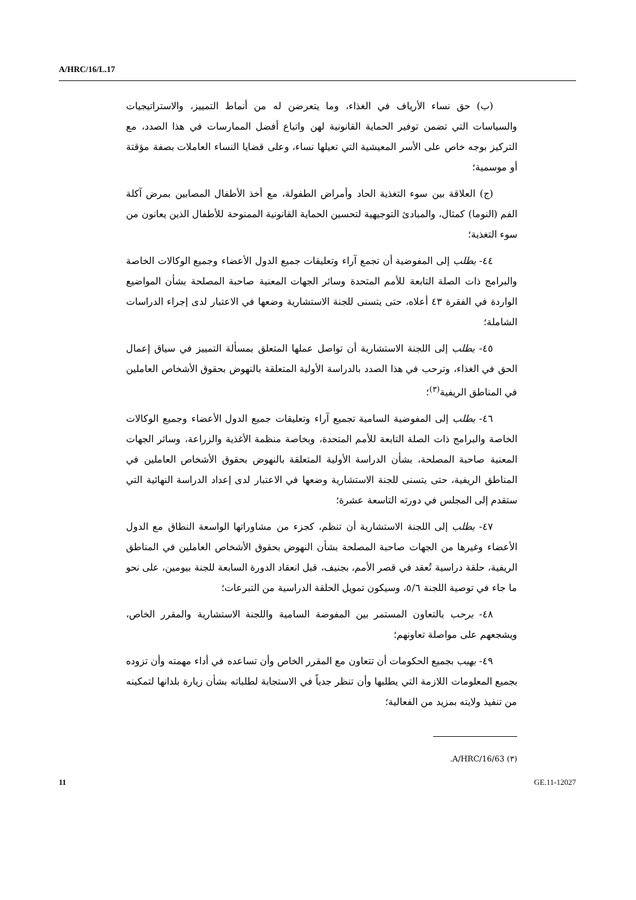A/HRC/16/L.17
(ب) حق نساء الأرياف في الغذاء، وما يتعرضن له من أنماط التمييز، والاستراتيجيات والسياسات التي تضمن توفير الحماية القانونية لهن واتباع أفضل الممارسات في هذا الصدد، مع التركيز بوجه خاص على الأسر المعيشية التي تعيلها نساء، وعلى قضايا النساء العاملات بصفة مؤقتة أو موسمية؛
(ج) العلاقة بين سوء التغذية الحاد وأمراض الطفولة، مع أخذ الأطفال المصابين بمرض آكلة الفم (النوما) كمثال، والمبادئ التوجيهية لتحسين الحماية القانونية الممنوحة للأطفال الذين يعانون من سوء التغذية؛
٤٤- يطلب إلى المفوضية أن تجمع آراء وتعليقات جميع الدول الأعضاء وجميع الوكالات الخاصة والبرامج ذات الصلة التابعة للأمم المتحدة وسائر الجهات المعنية صاحبة المصلحة بشأن المواضيع الواردة في الفقرة ٤٣ أعلاه، حتى يتسنى للجنة الاستشارية وضعها في الاعتبار لدى إجراء الدراسات الشاملة؛
٤٥- يطلب إلى اللجنة الاستشارية أن تواصل عملها المتعلق بمسألة التمييز في سياق إعمال الحق في الغذاء، وترحب في هذا الصدد بالدراسة الأولية المتعلقة بالنهوض بحقوق الأشخاص العاملين في المناطق الريفية<sup>(٣)</sup>؛
٤٦- يطلب إلى المفوضية السامية تجميع آراء وتعليقات جميع الدول الأعضاء وجميع الوكالات الخاصة والبرامج ذات الصلة التابعة للأمم المتحدة، وبخاصة منظمة الأغذية والزراعة، وسائر الجهات المعنية صاحبة المصلحة، بشأن الدراسة الأولية المتعلقة بالنهوض بحقوق الأشخاص العاملين في المناطق الريفية، حتى يتسنى للجنة الاستشارية وضعها في الاعتبار لدى إعداد الدراسة النهائية التي ستقدم إلى المجلس في دورته التاسعة عشرة؛
٤٧- يطلب إلى اللجنة الاستشارية أن تنظم، كجزء من مشاوراتها الواسعة النطاق مع الدول الأعضاء وغيرها من الجهات صاحبة المصلحة بشأن النهوض بحقوق الأشخاص العاملين في المناطق الريفية، حلقة دراسية تُعقد في قصر الأمم، بجنيف، قبل انعقاد الدورة السابعة للجنة بيومين، على نحو ما جاء في توصية اللجنة ٥/٦، وسيكون تمويل الحلقة الدراسية من التبرعات؛
٤٨- يرحب بالتعاون المستمر بين المفوضة السامية واللجنة الاستشارية والمقرر الخاص، ويشجعهم على مواصلة تعاونهم؛
٤٩- يهيب بجميع الحكومات أن تتعاون مع المقرر الخاص وأن تساعده في أداء مهمته وأن تزوده بجميع المعلومات اللازمة التي يطلبها وأن تنظر جدياً في الاستجابة لطلباته بشأن زيارة بلدانها لتمكينه من تنفيذ ولايته بمزيد من الفعالية؛
(٣) A/HRC/16/63.
11 GE.11-12027